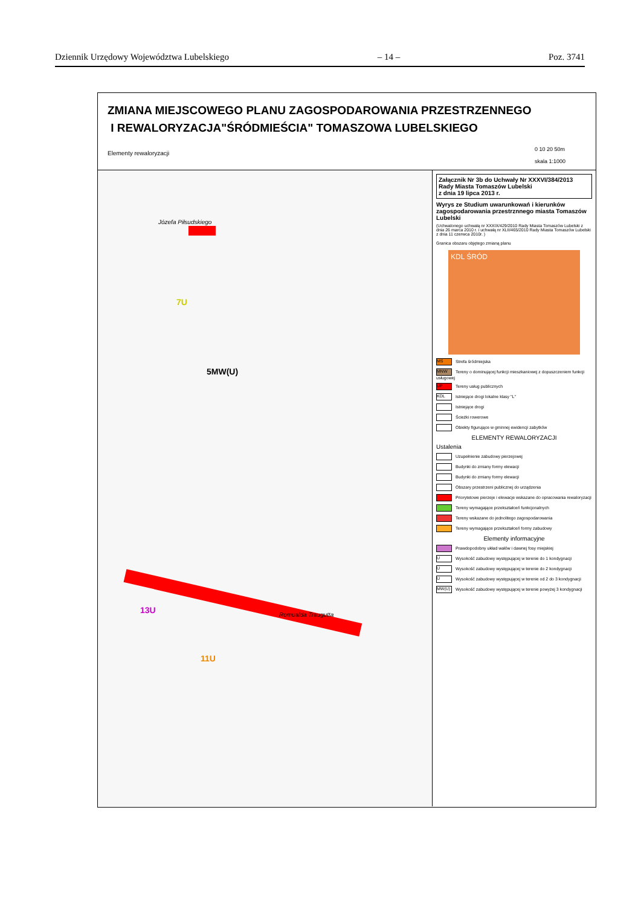Dziennik Urzędowy Województwa Lubelskiego – 14 – Poz. 3741
ZMIANA MIEJSCOWEGO PLANU ZAGOSPODAROWANIA PRZESTRZENNEGO
I REWALORYZACJA"ŚRÓDMIEŚCIA" TOMASZOWA LUBELSKIEGO
Elementy rewaloryzacji
0 10 20 50m
skala 1:1000
5MW(U)
7U
11U
13U
Józefa Piłsudskiego
Romualda Traugutta
Załącznik Nr 3b do Uchwały Nr XXXVI/384/2013
Rady Miasta Tomaszów Lubelski
z dnia 19 lipca 2013 r.
Wyrys ze Studium uwarunkowań i kierunków zagospodarowania przestrznnego miasta Tomaszów Lubelski
(Uchwalonego uchwałą nr XXXIX/429/2010 Rady Miasta Tomaszów Lubelski z dnia 26 marca 2010 r. i uchwałą nr XLII/465/2010 Rady Miasta Tomaszów Lubelski z dnia 11 czerwca 2010r. )
Granica obszaru objętego zmianą planu
KDL ŚRÓD
MS Strefa śródmiejska
MNW Tereny o dominującej funkcji mieszkaniowej z dopuszczeniem funkcji usługowej
UP Tereny usług publicznych
KDL Istniejące drogi lokalne klasy "L"
Istniejące drogi
Ścieżki rowerowe
Obiekty figurujące w gminnej ewidencji zabytków
ELEMENTY REWALORYZACJI
Ustalenia
Uzupełnienie zabudowy pierzejowej
Budynki do zmiany formy elewacji
Budynki do zmiany formy elewacji
Obszary przestrzeni publicznej do urządzenia
Priorytetowe pierzeje i elewacje wskazane do opracowania rewaloryzacji
Tereny wymagające przekształceń funkcjonalnych
Tereny wskazane do jednolitego zagospodarowania
Tereny wymagające przekształceń formy zabudowy
Elementy informacyjne
Prawdopodobny układ wałów i dawnej fosy miejskiej
U Wysokość zabudowy występującej w terenie do 1 kondygnacji
U Wysokość zabudowy występującej w terenie do 2 kondygnacji
U Wysokość zabudowy występującej w terenie od 2 do 3 kondygnacji
MW(U) Wysokość zabudowy występującej w terenie powyżej 3 kondygnacji